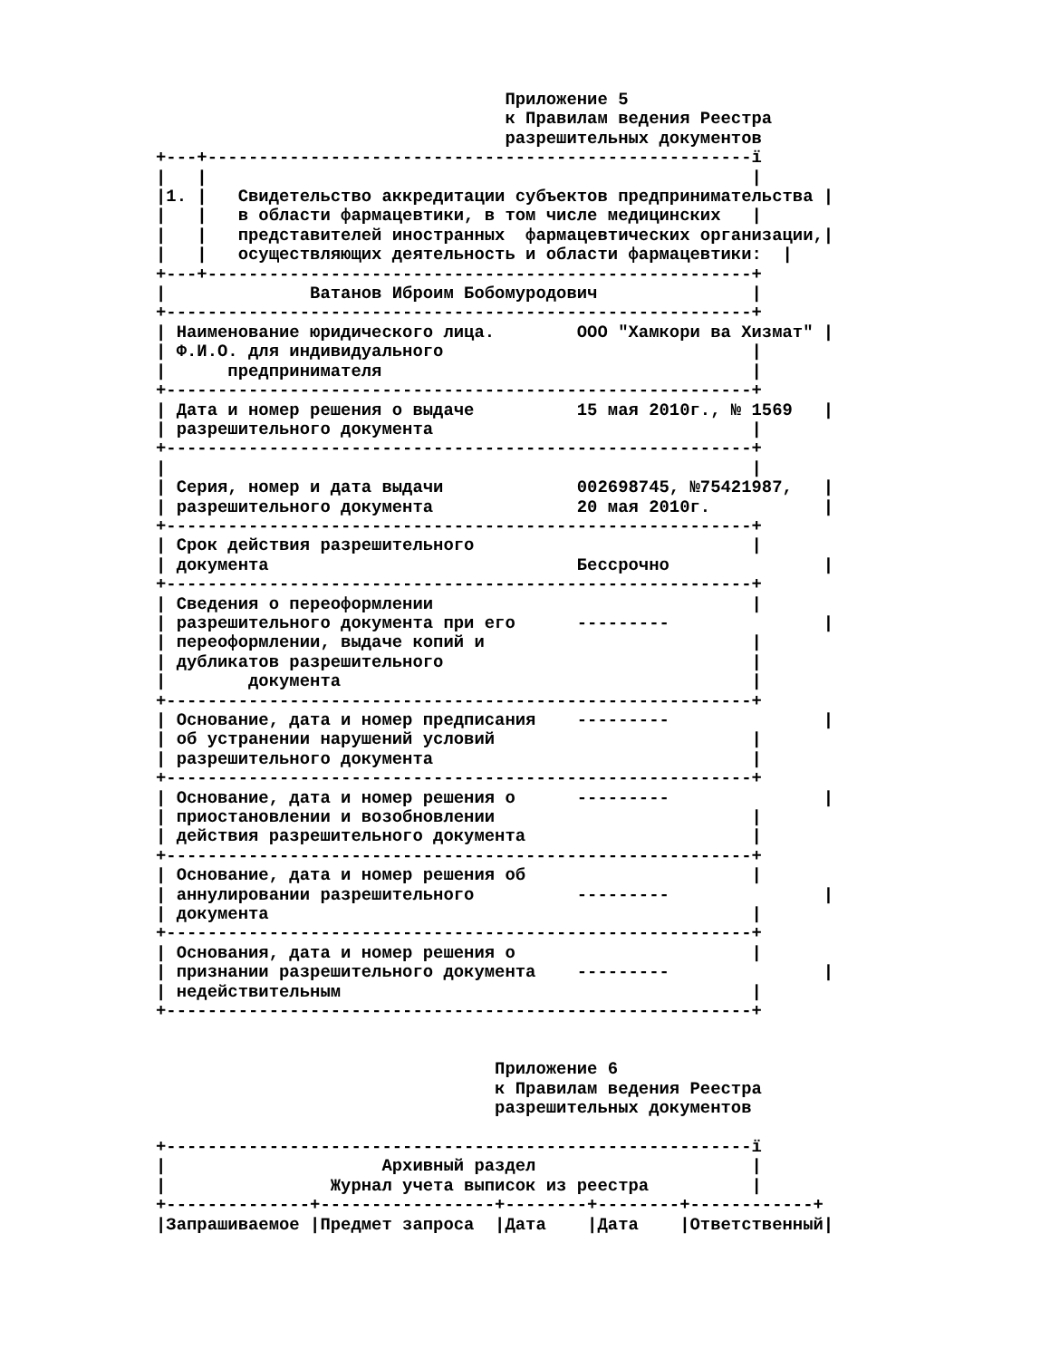Приложение 5
                                  к Правилам ведения Реестра
                                  разрешительных документов
+---+-----------------------------------------------------ї
|   |                                                     |
|1. |   Свидетельство аккредитации субъектов предпринимательства |
|   |   в области фармацевтики, в том числе медицинских   |
|   |   представителей иностранных  фармацевтических организации,|
|   |   осуществляющих деятельность и области фармацевтики:  |
+---+-----------------------------------------------------+
|              Ватанов Иброим Бобомуродович               |
+---------------------------------------------------------+
| Наименование юридического лица.        ООО "Хамкори ва Хизмат" |
| Ф.И.О. для индивидуального                              |
|      предпринимателя                                    |
+---------------------------------------------------------+
| Дата и номер решения о выдаче          15 мая 2010г., № 1569   |
| разрешительного документа                               |
+---------------------------------------------------------+
|                                                         |
| Серия, номер и дата выдачи             002698745, №75421987,   |
| разрешительного документа              20 мая 2010г.           |
+---------------------------------------------------------+
| Срок действия разрешительного                           |
| документа                              Бессрочно               |
+---------------------------------------------------------+
| Сведения о переоформлении                               |
| разрешительного документа при его      ---------               |
| переоформлении, выдаче копий и                          |
| дубликатов разрешительного                              |
|        документа                                        |
+---------------------------------------------------------+
| Основание, дата и номер предписания    ---------               |
| об устранении нарушений условий                         |
| разрешительного документа                               |
+---------------------------------------------------------+
| Основание, дата и номер решения о      ---------               |
| приостановлении и возобновлении                         |
| действия разрешительного документа                      |
+---------------------------------------------------------+
| Основание, дата и номер решения об                      |
| аннулировании разрешительного          ---------               |
| документа                                               |
+---------------------------------------------------------+
| Основания, дата и номер решения о                       |
| признании разрешительного документа    ---------               |
| недействительным                                        |
+---------------------------------------------------------+


                                 Приложение 6
                                 к Правилам ведения Реестра
                                 разрешительных документов

+---------------------------------------------------------ї
|                     Архивный раздел                     |
|                Журнал учета выписок из реестра          |
+--------------+-----------------+--------+--------+------------+
|Запрашиваемое |Предмет запроса  |Дата    |Дата    |Ответственный|